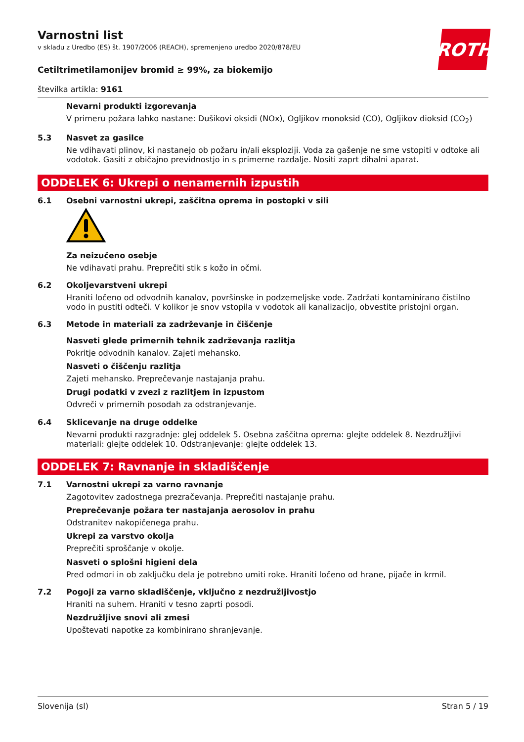ROTH
Varnostni list
v skladu z Uredbo (ES) št. 1907/2006 (REACH), spremenjeno uredbo 2020/878/EU
Cetiltrimetilamonijev bromid ≥ 99%, za biokemijo
številka artikla: 9161
Nevarni produkti izgorevanja
V primeru požara lahko nastane: Dušikovi oksidi (NOx), Ogljikov monoksid (CO), Ogljikov dioksid (CO<sub>2</sub>)
5.3 Nasvet za gasilce
Ne vdihavati plinov, ki nastanejo ob požaru in/ali eksploziji. Voda za gašenje ne sme vstopiti v odtoke ali vodotok. Gasiti z običajno previdnostjo in s primerne razdalje. Nositi zaprt dihalni aparat.
ODDELEK 6: Ukrepi o nenamernih izpustih
6.1 Osebni varnostni ukrepi, zaščitna oprema in postopki v sili
Za neizučeno osebje
Ne vdihavati prahu. Preprečiti stik s kožo in očmi.
6.2 Okoljevarstveni ukrepi
Hraniti ločeno od odvodnih kanalov, površinske in podzemeljske vode. Zadržati kontaminirano čistilno vodo in pustiti odteči. V kolikor je snov vstopila v vodotok ali kanalizacijo, obvestite pristojni organ.
6.3 Metode in materiali za zadrževanje in čiščenje
Nasveti glede primernih tehnik zadrževanja razlitja
Pokritje odvodnih kanalov. Zajeti mehansko.
Nasveti o čiščenju razlitja
Zajeti mehansko. Preprečevanje nastajanja prahu.
Drugi podatki v zvezi z razlitjem in izpustom
Odvreči v primernih posodah za odstranjevanje.
6.4 Sklicevanje na druge oddelke
Nevarni produkti razgradnje: glej oddelek 5. Osebna zaščitna oprema: glejte oddelek 8. Nezdružljivi materiali: glejte oddelek 10. Odstranjevanje: glejte oddelek 13.
ODDELEK 7: Ravnanje in skladiščenje
7.1 Varnostni ukrepi za varno ravnanje
Zagotovitev zadostnega prezračevanja. Preprečiti nastajanje prahu.
Preprečevanje požara ter nastajanja aerosolov in prahu
Odstranitev nakopičenega prahu.
Ukrepi za varstvo okolja
Preprečiti sproščanje v okolje.
Nasveti o splošni higieni dela
Pred odmori in ob zaključku dela je potrebno umiti roke. Hraniti ločeno od hrane, pijače in krmil.
7.2 Pogoji za varno skladiščenje, vključno z nezdružljivostjo
Hraniti na suhem. Hraniti v tesno zaprti posodi.
Nezdružljive snovi ali zmesi
Upoštevati napotke za kombinirano shranjevanje.
Slovenija (sl) Stran 5 / 19